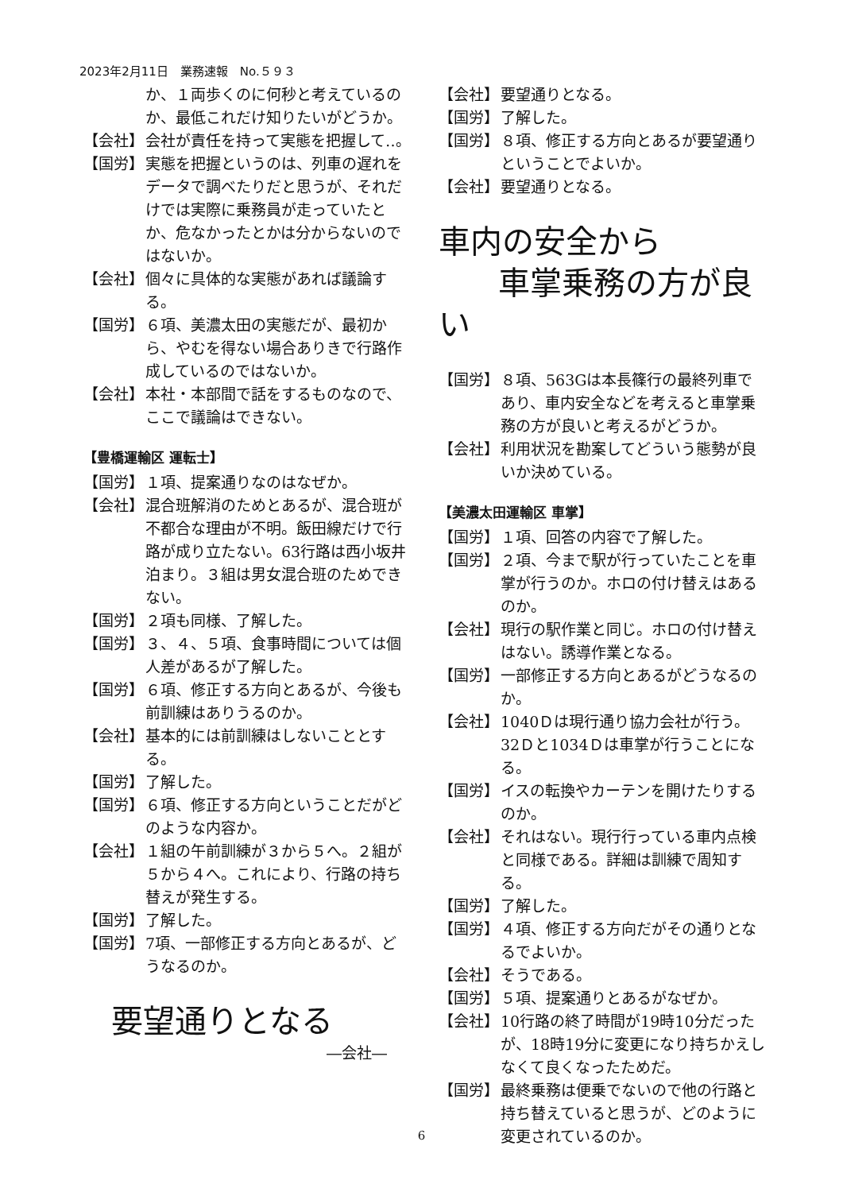2023年2月11日　業務速報　No.５９３
か、１両歩くのに何秒と考えているのか、最低これだけ知りたいがどうか。
【会社】 会社が責任を持って実態を把握して‥。
【国労】 実態を把握というのは、列車の遅れをデータで調べたりだと思うが、それだけでは実際に乗務員が走っていたとか、危なかったとかは分からないのではないか。
【会社】 個々に具体的な実態があれば議論する。
【国労】 ６項、美濃太田の実態だが、最初から、やむを得ない場合ありきで行路作成しているのではないか。
【会社】 本社・本部間で話をするものなので、ここで議論はできない。
【豊橋運輸区 運転士】
【国労】 １項、提案通りなのはなぜか。
【会社】 混合班解消のためとあるが、混合班が不都合な理由が不明。飯田線だけで行路が成り立たない。63行路は西小坂井泊まり。３組は男女混合班のためできない。
【国労】 ２項も同様、了解した。
【国労】 ３、４、５項、食事時間については個人差があるが了解した。
【国労】 ６項、修正する方向とあるが、今後も前訓練はありうるのか。
【会社】 基本的には前訓練はしないこととする。
【国労】 了解した。
【国労】 ６項、修正する方向ということだがどのような内容か。
【会社】 １組の午前訓練が３から５へ。２組が５から４へ。これにより、行路の持ち替えが発生する。
【国労】 了解した。
【国労】 7項、一部修正する方向とあるが、どうなるのか。
要望通りとなる
―会社―
【会社】 要望通りとなる。
【国労】 了解した。
【国労】 ８項、修正する方向とあるが要望通りということでよいか。
【会社】 要望通りとなる。
車内の安全から
車掌乗務の方が良い
【国労】 ８項、563Gは本長篠行の最終列車であり、車内安全などを考えると車掌乗務の方が良いと考えるがどうか。
【会社】 利用状況を勘案してどういう態勢が良いか決めている。
【美濃太田運輸区 車掌】
【国労】 １項、回答の内容で了解した。
【国労】 ２項、今まで駅が行っていたことを車掌が行うのか。ホロの付け替えはあるのか。
【会社】 現行の駅作業と同じ。ホロの付け替えはない。誘導作業となる。
【国労】 一部修正する方向とあるがどうなるのか。
【会社】 1040Ｄは現行通り協力会社が行う。32Ｄと1034Ｄは車掌が行うことになる。
【国労】 イスの転換やカーテンを開けたりするのか。
【会社】 それはない。現行行っている車内点検と同様である。詳細は訓練で周知する。
【国労】 了解した。
【国労】 ４項、修正する方向だがその通りとなるでよいか。
【会社】 そうである。
【国労】 ５項、提案通りとあるがなぜか。
【会社】 10行路の終了時間が19時10分だったが、18時19分に変更になり持ちかえしなくて良くなったためだ。
【国労】 最終乗務は便乗でないので他の行路と持ち替えていると思うが、どのように変更されているのか。
6